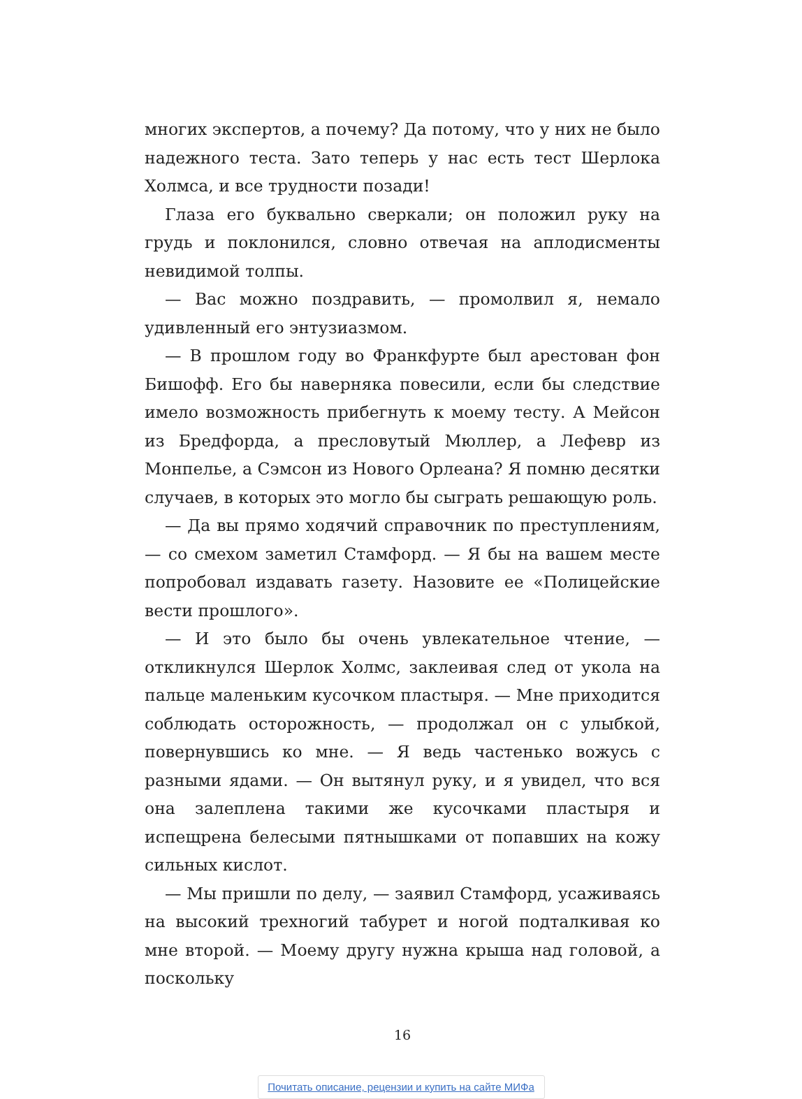многих экспертов, а почему? Да потому, что у них не было надежного теста. Зато теперь у нас есть тест Шерлока Холмса, и все трудности позади!
Глаза его буквально сверкали; он положил руку на грудь и поклонился, словно отвечая на аплодисменты невидимой толпы.
— Вас можно поздравить, — промолвил я, немало удивленный его энтузиазмом.
— В прошлом году во Франкфурте был арестован фон Бишофф. Его бы наверняка повесили, если бы следствие имело возможность прибегнуть к моему тесту. А Мейсон из Бредфорда, а пресловутый Мюллер, а Лефевр из Монпелье, а Сэмсон из Нового Орлеана? Я помню десятки случаев, в которых это могло бы сыграть решающую роль.
— Да вы прямо ходячий справочник по преступлениям, — со смехом заметил Стамфорд. — Я бы на вашем месте попробовал издавать газету. Назовите ее «Полицейские вести прошлого».
— И это было бы очень увлекательное чтение, — откликнулся Шерлок Холмс, заклеивая след от укола на пальце маленьким кусочком пластыря. — Мне приходится соблюдать осторожность, — продолжал он с улыбкой, повернувшись ко мне. — Я ведь частенько вожусь с разными ядами. — Он вытянул руку, и я увидел, что вся она залеплена такими же кусочками пластыря и испещрена белесыми пятнышками от попавших на кожу сильных кислот.
— Мы пришли по делу, — заявил Стамфорд, усаживаясь на высокий трехногий табурет и ногой подталкивая ко мне второй. — Моему другу нужна крыша над головой, а поскольку
16
Почитать описание, рецензии и купить на сайте МИФа